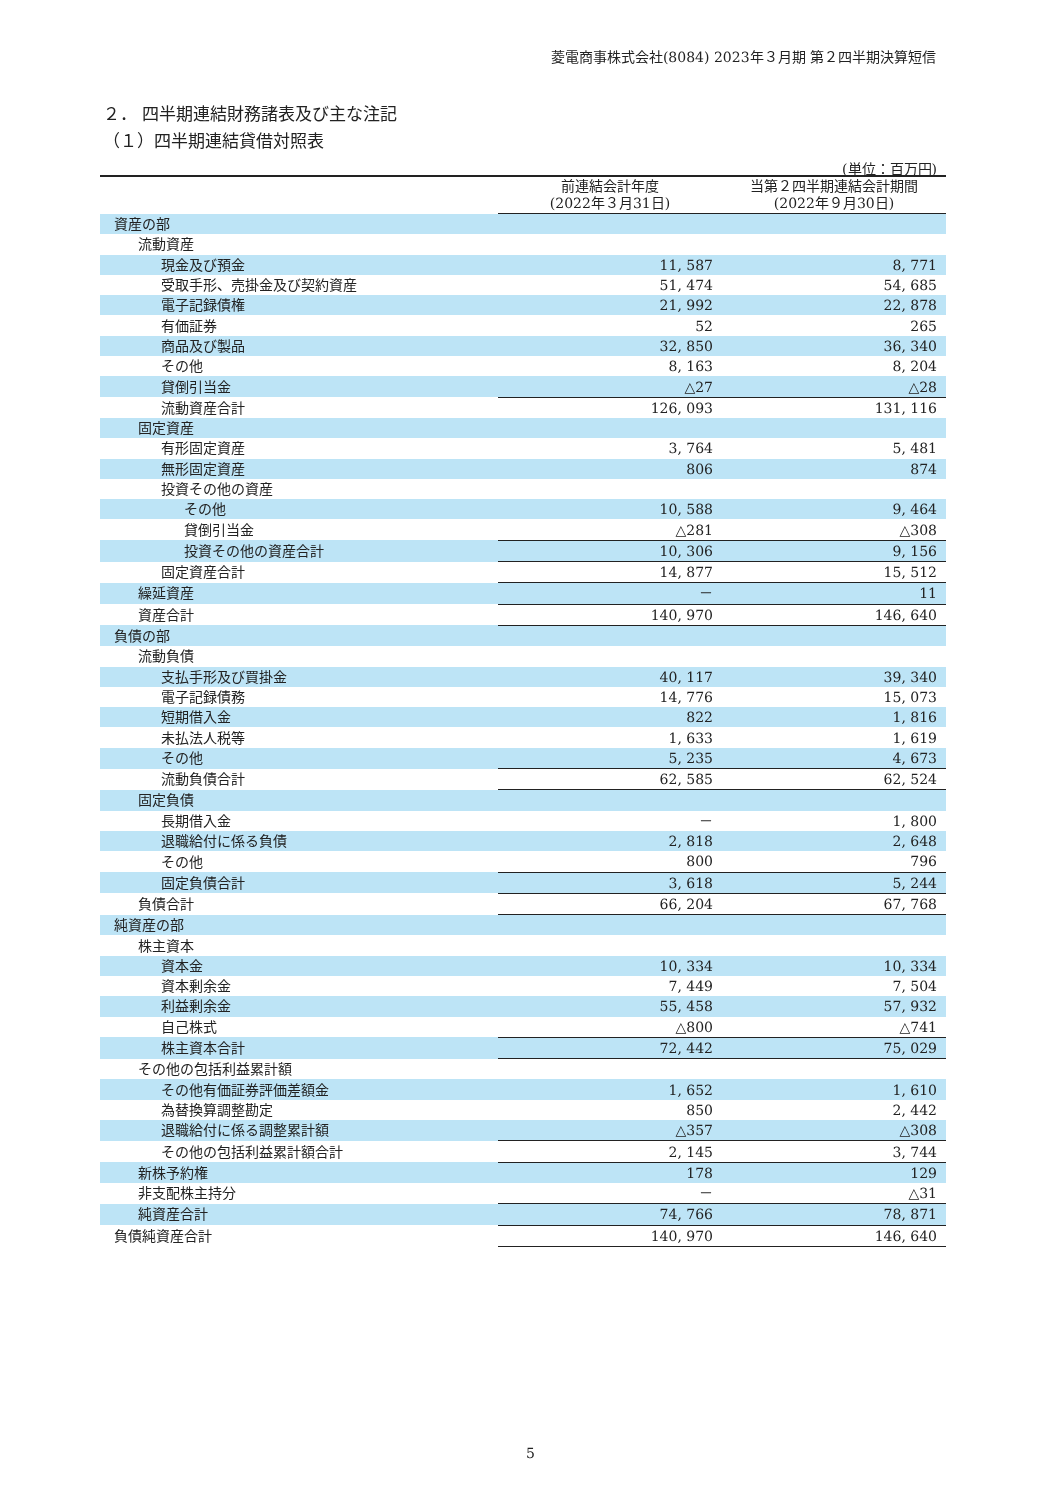菱電商事株式会社(8084) 2023年３月期 第２四半期決算短信
２． 四半期連結財務諸表及び主な注記
（１）四半期連結貸借対照表
(単位：百万円)
| | 前連結会計年度 (2022年３月31日) | 当第２四半期連結会計期間 (2022年９月30日) |
| --- | --- | --- |
| 資産の部 | | |
| 流動資産 | | |
| 現金及び預金 | 11, 587 | 8, 771 |
| 受取手形、売掛金及び契約資産 | 51, 474 | 54, 685 |
| 電子記録債権 | 21, 992 | 22, 878 |
| 有価証券 | 52 | 265 |
| 商品及び製品 | 32, 850 | 36, 340 |
| その他 | 8, 163 | 8, 204 |
| 貸倒引当金 | △27 | △28 |
| 流動資産合計 | 126, 093 | 131, 116 |
| 固定資産 | | |
| 有形固定資産 | 3, 764 | 5, 481 |
| 無形固定資産 | 806 | 874 |
| 投資その他の資産 | | |
| その他 | 10, 588 | 9, 464 |
| 貸倒引当金 | △281 | △308 |
| 投資その他の資産合計 | 10, 306 | 9, 156 |
| 固定資産合計 | 14, 877 | 15, 512 |
| 繰延資産 | － | 11 |
| 資産合計 | 140, 970 | 146, 640 |
| 負債の部 | | |
| 流動負債 | | |
| 支払手形及び買掛金 | 40, 117 | 39, 340 |
| 電子記録債務 | 14, 776 | 15, 073 |
| 短期借入金 | 822 | 1, 816 |
| 未払法人税等 | 1, 633 | 1, 619 |
| その他 | 5, 235 | 4, 673 |
| 流動負債合計 | 62, 585 | 62, 524 |
| 固定負債 | | |
| 長期借入金 | － | 1, 800 |
| 退職給付に係る負債 | 2, 818 | 2, 648 |
| その他 | 800 | 796 |
| 固定負債合計 | 3, 618 | 5, 244 |
| 負債合計 | 66, 204 | 67, 768 |
| 純資産の部 | | |
| 株主資本 | | |
| 資本金 | 10, 334 | 10, 334 |
| 資本剰余金 | 7, 449 | 7, 504 |
| 利益剰余金 | 55, 458 | 57, 932 |
| 自己株式 | △800 | △741 |
| 株主資本合計 | 72, 442 | 75, 029 |
| その他の包括利益累計額 | | |
| その他有価証券評価差額金 | 1, 652 | 1, 610 |
| 為替換算調整勘定 | 850 | 2, 442 |
| 退職給付に係る調整累計額 | △357 | △308 |
| その他の包括利益累計額合計 | 2, 145 | 3, 744 |
| 新株予約権 | 178 | 129 |
| 非支配株主持分 | － | △31 |
| 純資産合計 | 74, 766 | 78, 871 |
| 負債純資産合計 | 140, 970 | 146, 640 |
5